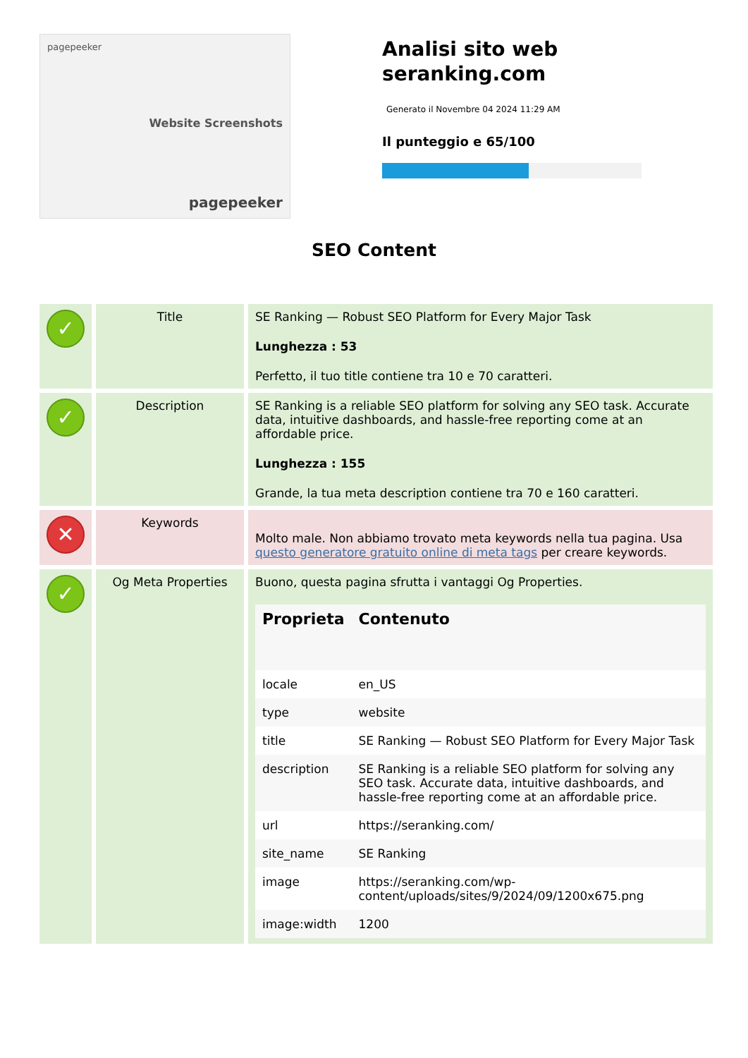pagepeeker
Website Screenshots
pagepeeker
Analisi sito web seranking.com
Generato il Novembre 04 2024 11:29 AM
Il punteggio e 65/100
SEO Content
| ✓ | Title | SE Ranking — Robust SEO Platform for Every Major Task Lunghezza : 53 Perfetto, il tuo title contiene tra 10 e 70 caratteri. |
| ✓ | Description | SE Ranking is a reliable SEO platform for solving any SEO task. Accurate data, intuitive dashboards, and hassle-free reporting come at an affordable price. Lunghezza : 155 Grande, la tua meta description contiene tra 70 e 160 caratteri. |
| ✕ | Keywords | Molto male. Non abbiamo trovato meta keywords nella tua pagina. Usa questo generatore gratuito online di meta tags per creare keywords. |
| ✓ | Og Meta Properties | Buono, questa pagina sfrutta i vantaggi Og Properties. / Proprieta / Contenuto / / --- / --- / / locale / en_US / / type / website / / title / SE Ranking — Robust SEO Platform for Every Major Task / / description / SE Ranking is a reliable SEO platform for solving any SEO task. Accurate data, intuitive dashboards, and hassle-free reporting come at an affordable price. / / url / https://seranking.com/ / / site_name / SE Ranking / / image / https://seranking.com/wp-content/uploads/sites/9/2024/09/1200x675.png / / image:width / 1200 / |